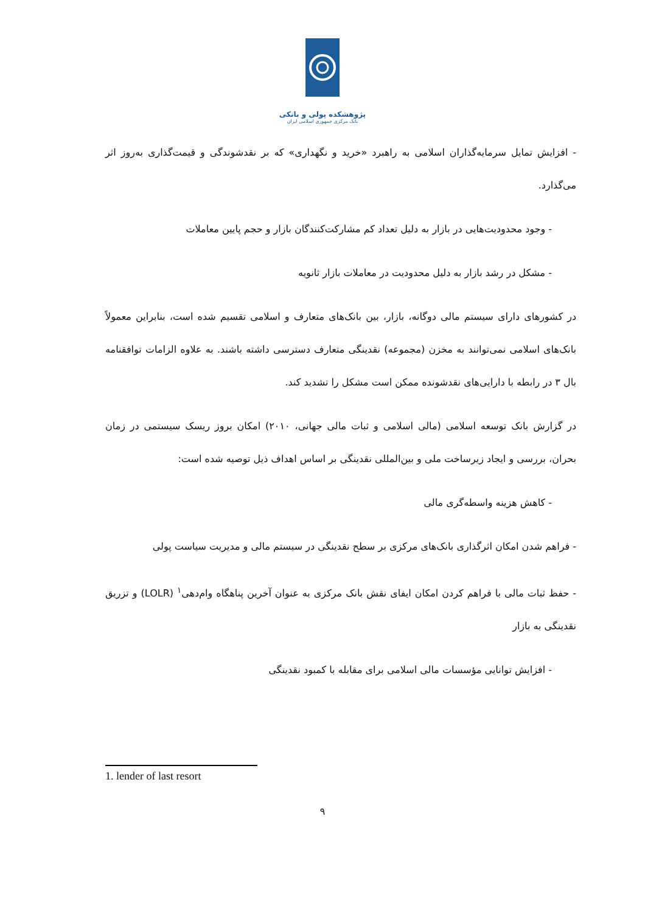پژوهشکده پولی و بانکی
بانک مرکزی جمهوری اسلامی ایران
- افزایش تمایل سرمایه‌گذاران اسلامی به راهبرد «خرید و نگهداری» که بر نقدشوندگی و قیمت‌گذاری به‌روز اثر می‌گذارد.
- وجود محدودیت‌هایی در بازار به دلیل تعداد کم مشارکت‌کنندگان بازار و حجم پایین معاملات
- مشکل در رشد بازار به دلیل محدودیت در معاملات بازار ثانویه
در کشورهای دارای سیستم مالی دوگانه، بازار، بین بانک‌های متعارف و اسلامی تقسیم شده است، بنابراین معمولاً بانک‌های اسلامی نمی‌توانند به مخزن (مجموعه) نقدینگی متعارف دسترسی داشته باشند. به علاوه الزامات توافقنامه بال ۳ در رابطه با دارایی‌های نقدشونده ممکن است مشکل را تشدید کند.
در گزارش بانک توسعه اسلامی (مالی اسلامی و ثبات مالی جهانی، ۲۰۱۰) امکان بروز ریسک سیستمی در زمان بحران، بررسی و ایجاد زیرساخت ملی و بین‌المللی نقدینگی بر اساس اهداف ذیل توصیه شده است:
- کاهش هزینه واسطه‌گری مالی
- فراهم شدن امکان اثرگذاری بانک‌های مرکزی بر سطح نقدینگی در سیستم مالی و مدیریت سیاست پولی
- حفظ ثبات مالی با فراهم کردن امکان ایفای نقش بانک مرکزی به عنوان آخرین پناهگاه وام‌دهی<sup>۱</sup> (LOLR) و تزریق نقدینگی به بازار
- افزایش توانایی مؤسسات مالی اسلامی برای مقابله با کمبود نقدینگی
1. lender of last resort
۹